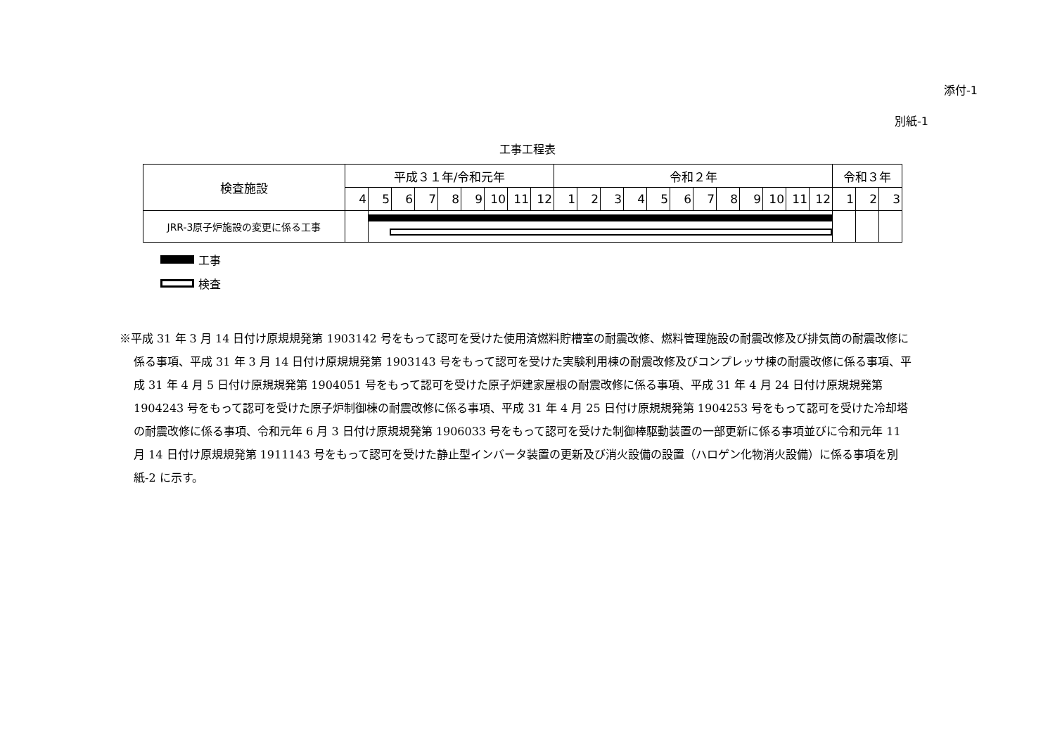添付-1
別紙-1
工事工程表
| 検査施設 | 平成３１年/令和元年 | | | | | | | | | 令和２年 | | | | | | | | | | | | 令和３年 | | |
| --- | --- | --- | --- | --- | --- | --- | --- | --- | --- | --- | --- | --- | --- | --- | --- | --- | --- | --- | --- | --- | --- | --- | --- | --- |
| | 4 | 5 | 6 | 7 | 8 | 9 | 10 | 11 | 12 | 1 | 2 | 3 | 4 | 5 | 6 | 7 | 8 | 9 | 10 | 11 | 12 | 1 | 2 | 3 |
| JRR-3原子炉施設の変更に係る工事 | | | | | | | | | | | | | | | | | | | | | | | | |
工事
検査
※平成 31 年 3 月 14 日付け原規規発第 1903142 号をもって認可を受けた使用済燃料貯槽室の耐震改修、燃料管理施設の耐震改修及び排気筒の耐震改修に係る事項、平成 31 年 3 月 14 日付け原規規発第 1903143 号をもって認可を受けた実験利用棟の耐震改修及びコンプレッサ棟の耐震改修に係る事項、平成 31 年 4 月 5 日付け原規規発第 1904051 号をもって認可を受けた原子炉建家屋根の耐震改修に係る事項、平成 31 年 4 月 24 日付け原規規発第 1904243 号をもって認可を受けた原子炉制御棟の耐震改修に係る事項、平成 31 年 4 月 25 日付け原規規発第 1904253 号をもって認可を受けた冷却塔の耐震改修に係る事項、令和元年 6 月 3 日付け原規規発第 1906033 号をもって認可を受けた制御棒駆動装置の一部更新に係る事項並びに令和元年 11 月 14 日付け原規規発第 1911143 号をもって認可を受けた静止型インバータ装置の更新及び消火設備の設置（ハロゲン化物消火設備）に係る事項を別紙-2 に示す。